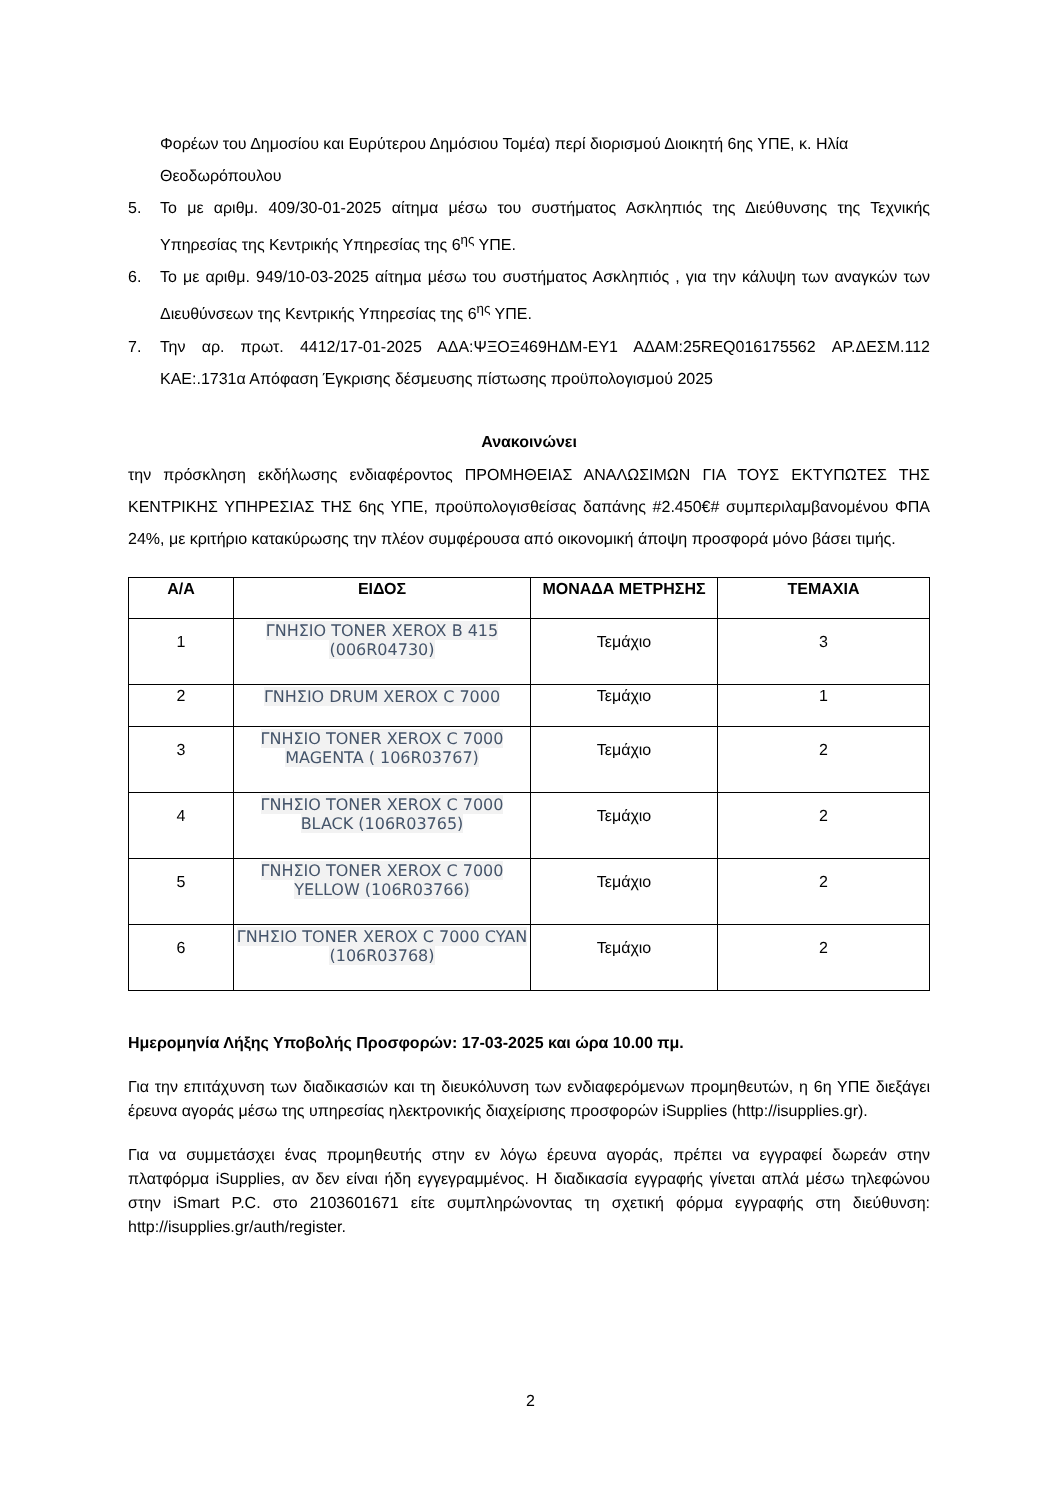Φορέων του Δημοσίου και Ευρύτερου Δημόσιου Τομέα) περί διορισμού Διοικητή 6ης ΥΠΕ, κ. Ηλία Θεοδωρόπουλου
5. Το με αριθμ. 409/30-01-2025 αίτημα μέσω του συστήματος Ασκληπιός της Διεύθυνσης της Τεχνικής Υπηρεσίας της Κεντρικής Υπηρεσίας της 6<sup>ης</sup> ΥΠΕ.
6. Το με αριθμ. 949/10-03-2025 αίτημα μέσω του συστήματος Ασκληπιός , για την κάλυψη των αναγκών των Διευθύνσεων της Κεντρικής Υπηρεσίας της 6<sup>ης</sup> ΥΠΕ.
7. Την αρ. πρωτ. 4412/17-01-2025 ΑΔΑ:ΨΞΟΞ469ΗΔΜ-ΕΥ1 ΑΔΑΜ:25REQ016175562 ΑΡ.ΔΕΣΜ.112 ΚΑΕ:.1731α Απόφαση Έγκρισης δέσμευσης πίστωσης προϋπολογισμού 2025
Ανακοινώνει
την πρόσκληση εκδήλωσης ενδιαφέροντος ΠΡΟΜΗΘΕΙΑΣ ΑΝΑΛΩΣΙΜΩΝ ΓΙΑ ΤΟΥΣ ΕΚΤΥΠΩΤΕΣ ΤΗΣ ΚΕΝΤΡΙΚΗΣ ΥΠΗΡΕΣΙΑΣ ΤΗΣ 6ης ΥΠΕ, προϋπολογισθείσας δαπάνης #2.450€# συμπεριλαμβανομένου ΦΠΑ 24%, με κριτήριο κατακύρωσης την πλέον συμφέρουσα από οικονομική άποψη προσφορά μόνο βάσει τιμής.
| Α/Α | ΕΙΔΟΣ | ΜΟΝΑΔΑ ΜΕΤΡΗΣΗΣ | ΤΕΜΑΧΙΑ |
| --- | --- | --- | --- |
| 1 | ΓΝΗΣΙΟ TONER XEROX B 415 (006R04730) | Τεμάχιο | 3 |
| 2 | ΓΝΗΣΙΟ DRUM XEROX C 7000 | Τεμάχιο | 1 |
| 3 | ΓΝΗΣΙΟ TONER XEROX C 7000 MAGENTA ( 106R03767) | Τεμάχιο | 2 |
| 4 | ΓΝΗΣΙΟ TONER XEROX C 7000 BLACK (106R03765) | Τεμάχιο | 2 |
| 5 | ΓΝΗΣΙΟ TONER XEROX C 7000 YELLOW (106R03766) | Τεμάχιο | 2 |
| 6 | ΓΝΗΣΙΟ TONER XEROX C 7000 CYAN (106R03768) | Τεμάχιο | 2 |
Ημερομηνία Λήξης Υποβολής Προσφορών: 17-03-2025 και ώρα 10.00 πμ.
Για την επιτάχυνση των διαδικασιών και τη διευκόλυνση των ενδιαφερόμενων προμηθευτών, η 6η ΥΠΕ διεξάγει έρευνα αγοράς μέσω της υπηρεσίας ηλεκτρονικής διαχείρισης προσφορών iSupplies (http://isupplies.gr).
Για να συμμετάσχει ένας προμηθευτής στην εν λόγω έρευνα αγοράς, πρέπει να εγγραφεί δωρεάν στην πλατφόρμα iSupplies, αν δεν είναι ήδη εγγεγραμμένος. Η διαδικασία εγγραφής γίνεται απλά μέσω τηλεφώνου στην iSmart P.C. στο 2103601671 είτε συμπληρώνοντας τη σχετική φόρμα εγγραφής στη διεύθυνση: http://isupplies.gr/auth/register.
2